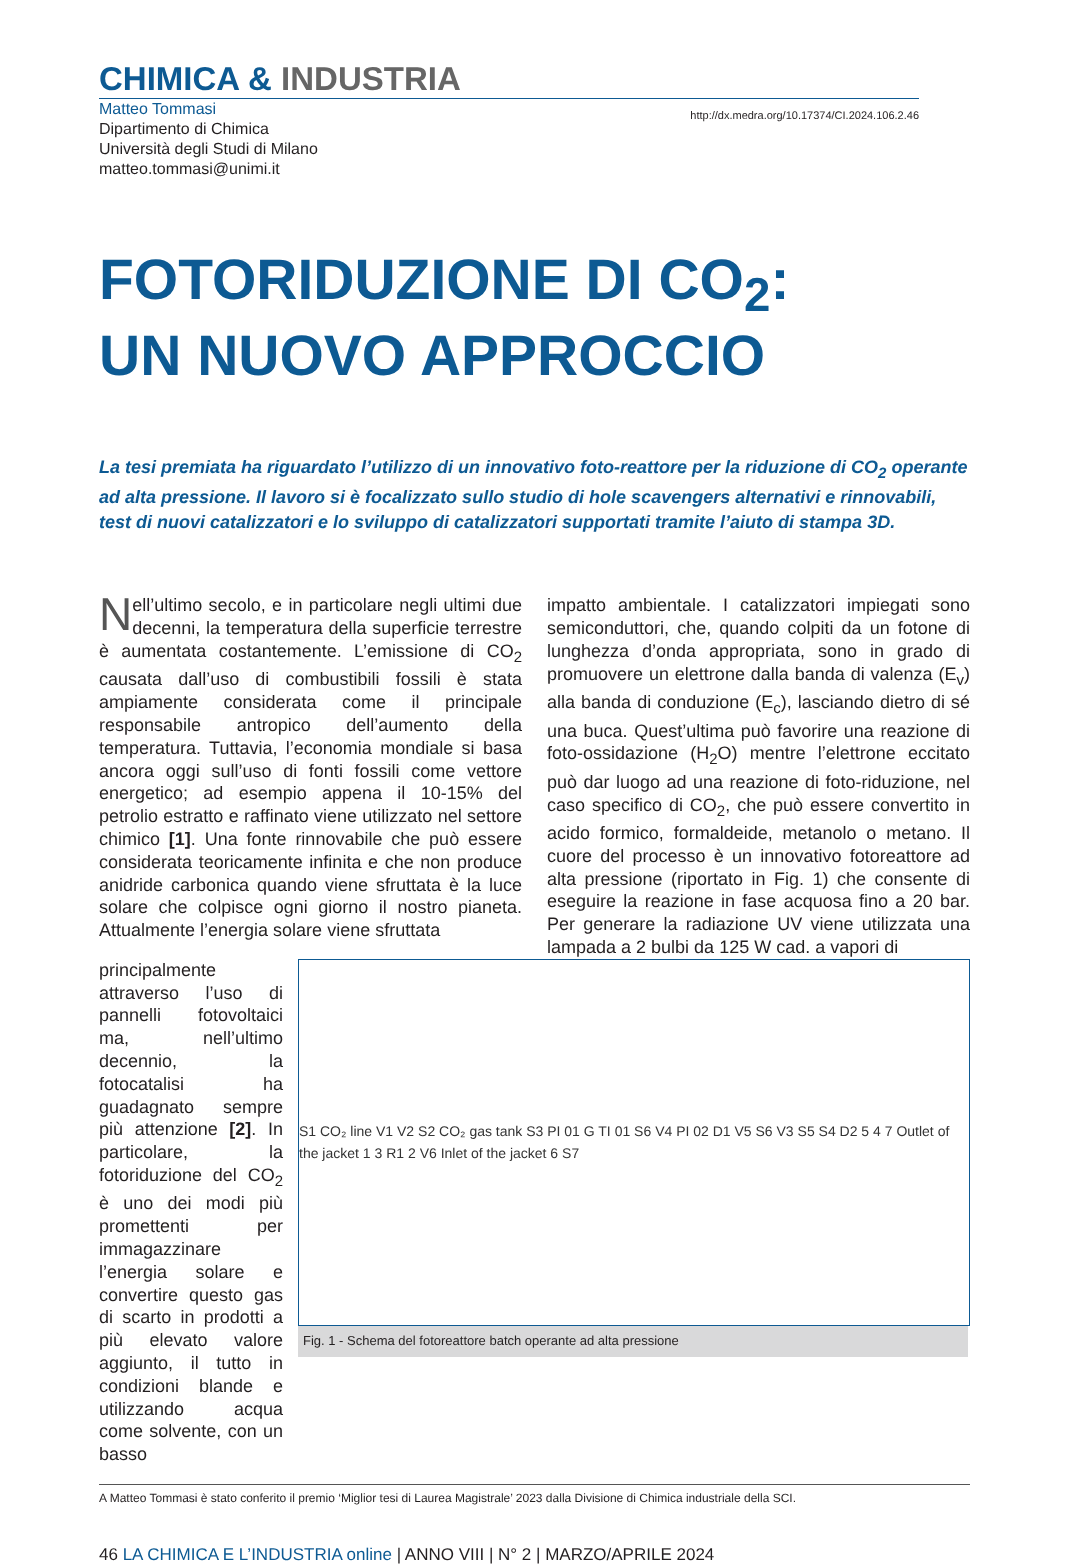CHIMICA & INDUSTRIA
Matteo Tommasi
Dipartimento di Chimica
Università degli Studi di Milano
matteo.tommasi@unimi.it
http://dx.medra.org/10.17374/CI.2024.106.2.46
FOTORIDUZIONE DI CO<sub>2</sub>:
UN NUOVO APPROCCIO
La tesi premiata ha riguardato l’utilizzo di un innovativo foto-reattore per la riduzione di CO<sub>2</sub> operante ad alta pressione. Il lavoro si è focalizzato sullo studio di hole scavengers alternativi e rinnovabili, test di nuovi catalizzatori e lo sviluppo di catalizzatori supportati tramite l’aiuto di stampa 3D.
Nell’ultimo secolo, e in particolare negli ultimi due decenni, la temperatura della superficie terrestre è aumentata costantemente. L’emissione di CO<sub>2</sub> causata dall’uso di combustibili fossili è stata ampiamente considerata come il principale responsabile antropico dell’aumento della temperatura. Tuttavia, l’economia mondiale si basa ancora oggi sull’uso di fonti fossili come vettore energetico; ad esempio appena il 10-15% del petrolio estratto e raffinato viene utilizzato nel settore chimico [1]. Una fonte rinnovabile che può essere considerata teoricamente infinita e che non produce anidride carbonica quando viene sfruttata è la luce solare che colpisce ogni giorno il nostro pianeta. Attualmente l’energia solare viene sfruttata
impatto ambientale. I catalizzatori impiegati sono semiconduttori, che, quando colpiti da un fotone di lunghezza d’onda appropriata, sono in grado di promuovere un elettrone dalla banda di valenza (E<sub>v</sub>) alla banda di conduzione (E<sub>c</sub>), lasciando dietro di sé una buca. Quest’ultima può favorire una reazione di foto-ossidazione (H<sub>2</sub>O) mentre l’elettrone eccitato può dar luogo ad una reazione di foto-riduzione, nel caso specifico di CO<sub>2</sub>, che può essere convertito in acido formico, formaldeide, metanolo o metano. Il cuore del processo è un innovativo fotoreattore ad alta pressione (riportato in Fig. 1) che consente di eseguire la reazione in fase acquosa fino a 20 bar. Per generare la radiazione UV viene utilizzata una lampada a 2 bulbi da 125 W cad. a vapori di
principalmente attraverso l’uso di pannelli fotovoltaici ma, nell’ultimo decennio, la fotocatalisi ha guadagnato sempre più attenzione [2]. In particolare, la fotoriduzione del CO<sub>2</sub> è uno dei modi più promettenti per immagazzinare l’energia solare e convertire questo gas di scarto in prodotti a più elevato valore aggiunto, il tutto in condizioni blande e utilizzando acqua come solvente, con un basso
S1 CO₂ line V1 V2 S2 CO₂ gas tank S3 PI 01 G TI 01 S6 V4 PI 02 D1 V5 S6 V3 S5 S4 D2 5 4 7 Outlet of the jacket 1 3 R1 2 V6 Inlet of the jacket 6 S7
Fig. 1 - Schema del fotoreattore batch operante ad alta pressione
A Matteo Tommasi è stato conferito il premio ‘Miglior tesi di Laurea Magistrale’ 2023 dalla Divisione di Chimica industriale della SCI.
46 LA CHIMICA E L’INDUSTRIA online | ANNO VIII | N° 2 | MARZO/APRILE 2024